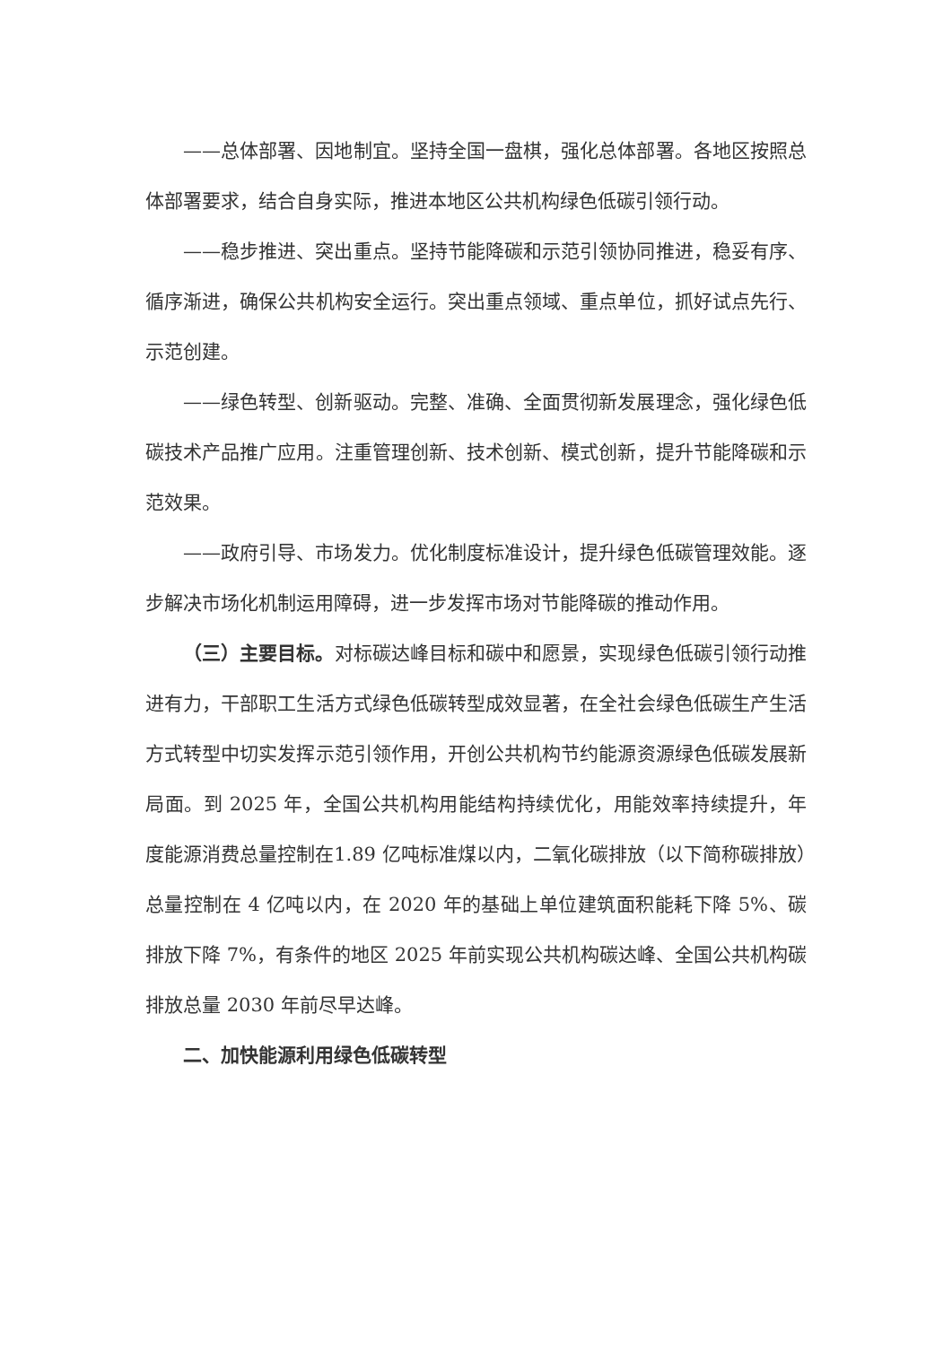——总体部署、因地制宜。坚持全国一盘棋，强化总体部署。各地区按照总体部署要求，结合自身实际，推进本地区公共机构绿色低碳引领行动。
——稳步推进、突出重点。坚持节能降碳和示范引领协同推进，稳妥有序、循序渐进，确保公共机构安全运行。突出重点领域、重点单位，抓好试点先行、示范创建。
——绿色转型、创新驱动。完整、准确、全面贯彻新发展理念，强化绿色低碳技术产品推广应用。注重管理创新、技术创新、模式创新，提升节能降碳和示范效果。
——政府引导、市场发力。优化制度标准设计，提升绿色低碳管理效能。逐步解决市场化机制运用障碍，进一步发挥市场对节能降碳的推动作用。
（三）主要目标。对标碳达峰目标和碳中和愿景，实现绿色低碳引领行动推进有力，干部职工生活方式绿色低碳转型成效显著，在全社会绿色低碳生产生活方式转型中切实发挥示范引领作用，开创公共机构节约能源资源绿色低碳发展新局面。到 2025 年，全国公共机构用能结构持续优化，用能效率持续提升，年度能源消费总量控制在1.89 亿吨标准煤以内，二氧化碳排放（以下简称碳排放）总量控制在 4 亿吨以内，在 2020 年的基础上单位建筑面积能耗下降 5%、碳排放下降 7%，有条件的地区 2025 年前实现公共机构碳达峰、全国公共机构碳排放总量 2030 年前尽早达峰。
二、加快能源利用绿色低碳转型